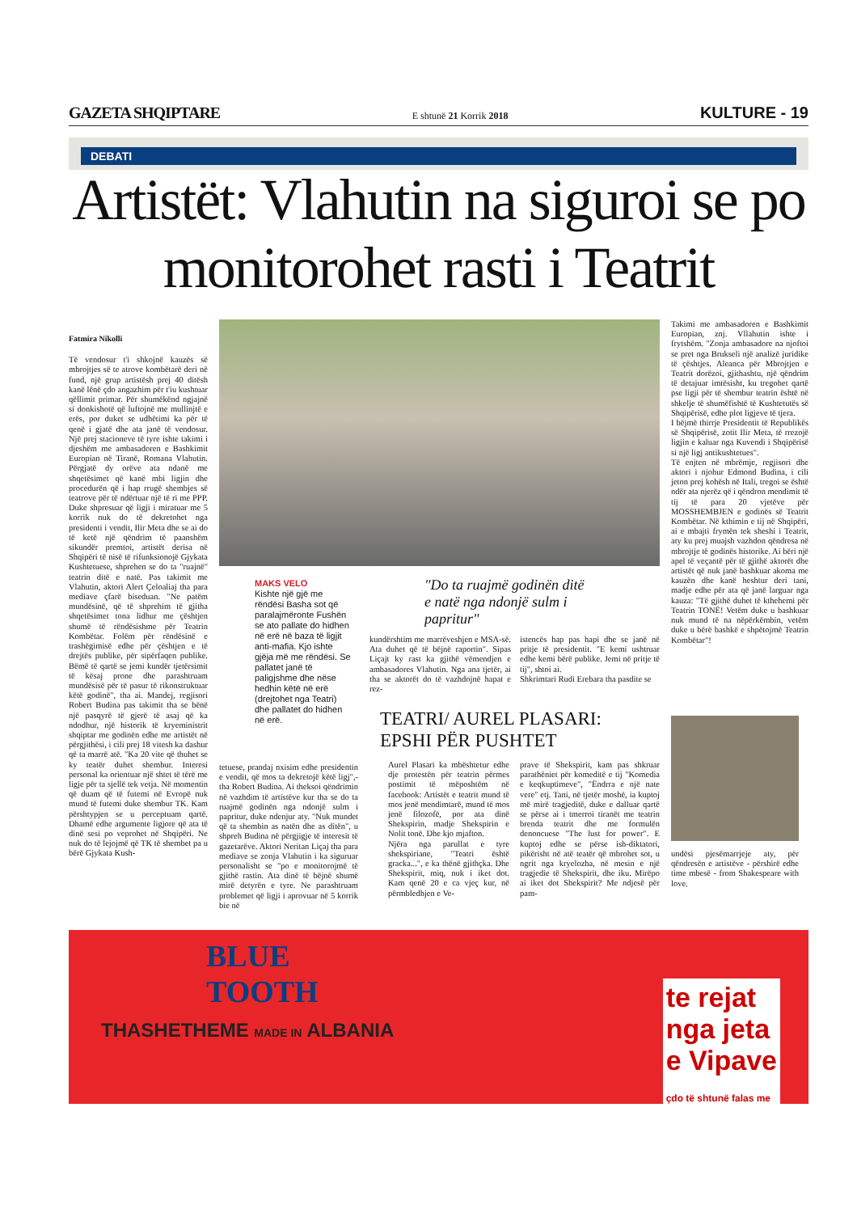GAZETA SHQIPTARE E shtunë 21 Korrik 2018 KULTURE - 19
DEBATI
Artistët: Vlahutin na siguroi se po monitorohet rasti i Teatrit
Fatmira Nikolli
Të vendosur t'i shkojnë kauzës së mbrojtjes së te atrove kombëtarë deri në fund, një grup artistësh prej 40 ditësh kanë lënë çdo angazhim për t'iu kushtuar qëllimit primar. Për shumëkënd ngjajnë si donkishotë që luftojnë me mullinjtë e erës, por duket se udhëtimi ka për të qenë i gjatë dhe ata janë të vendosur. Një prej stacioneve të tyre ishte takimi i djeshëm me ambasadoren e Bashkimit Europian në Tiranë, Romana Vlahutin. Përgjatë dy orëve ata ndanë me shqetësimet që kanë mbi ligjin dhe procedurën që i hap rrugë shembjes së teatrove për të ndërtuar një të ri me PPP. Duke shpresuar që ligji i miratuar me 5 korrik nuk do të dekretohet nga presidenti i vendit, Ilir Meta dhe se ai do të ketë një qëndrim të paanshëm sikundër premtoi, artistët derisa në Shqipëri të nisë të rifunksionojë Gjykata Kushtetuese, shprehen se do ta "ruajnë" teatrin ditë e natë. Pas takimit me Vlahutin, aktori Alert Çeloaliaj tha para mediave çfarë biseduan. "Ne patëm mundësinë, që të shprehim të gjitha shqetësimet tona lidhur me çështjen shumë të rëndësishme për Teatrin Kombëtar. Folëm për rëndësinë e trashëgimisë edhe për çështjen e të drejtës publike, për sipërfaqen publike. Bëmë të qartë se jemi kundër tjetërsimit të kësaj prone dhe parashtruam mundësisë për të pasur të rikonstruktuar këtë godinë", tha ai. Mandej, regjisori Robert Budina pas takimit tha se bënë një pasqyrë të gjerë të asaj që ka ndodhur, një historik të kryeministrit shqiptar me godinën edhe me artistët në përgjithësi, i cili prej 18 vitesh ka dashur që ta marrë atë. "Ka 20 vite që thuhet se ky teatër duhet shembur. Interesi personal ka orientuar një shtet të tërë me ligje për ta sjellë tek vetja. Në momentin që duam që të futemi në Evropë nuk mund të futemi duke shembur TK. Kam përshtypjen se u perceptuam qartë. Dhamë edhe argumente ligjore që ata të dinë sesi po veprohet në Shqipëri. Ne nuk do të lejojmë që TK të shembet pa u bërë Gjykata Kush-
MAKS VELO
Kishte një gjë me rëndësi Basha sot që paralajmëronte Fushën se ato pallate do hidhen në erë në baza të ligjit anti-mafia. Kjo ishte gjëja më me rëndësi. Se pallatet janë të paligjshme dhe nëse hedhin këtë në erë (drejtohet nga Teatri) dhe pallatet do hidhen në erë.
"Do ta ruajmë godinën ditë e natë nga ndonjë sulm i papritur"
kundërshtim me marrëveshjen e MSA-së. Ata duhet që të bëjnë raportin". Sipas Liçajt ky rast ka gjithë vëmendjen e ambasadores Vlahutin. Nga ana tjetër, ai tha se aktorët do të vazhdojnë hapat e rez-
istencës hap pas hapi dhe se janë në pritje të presidentit. "E kemi ushtruar edhe kemi bërë publike. Jemi në pritje të tij", shtoi ai.
Shkrimtari Rudi Erebara tha pasdite se
tetuese, prandaj nxisim edhe presidentin e vendit, që mos ta dekretojë këtë ligj",-tha Robert Budina. Ai theksoi qëndrimin në vazhdim të artistëve kur tha se do ta ruajmë godinën nga ndonjë sulm i papritur, duke ndenjur aty. "Nuk mundet që ta shembin as natën dhe as ditën", u shpreh Budina në përgjigje të interesit të gazetarëve. Aktori Neritan Liçaj tha para mediave se zonja Vlahutin i ka siguruar personalisht se "po e monitorojmë të gjithë rastin. Ata dinë të bëjnë shumë mirë detyrën e tyre. Ne parashtruam problemet që ligji i aprovuar në 5 korrik bie në
TEATRI/ AUREL PLASARI: EPSHI PËR PUSHTET
Aurel Plasari ka mbështetur edhe dje protestën për teatrin përmes postimit të mëposhtëm në facebook: Artistët e teatrit mund të mos jenë mendimtarë, mund të mos jenë filozofë, por ata dinë Shekspirin, madje Shekspirin e Nolit tonë. Dhe kjo mjafton.
Njëra nga parullat e tyre shekspiriane, "Teatri është gracka...", e ka thënë gjithçka. Dhe Shekspirit, miq, nuk i iket dot. Kam qenë 20 e ca vjeç kur, në përmbledhjen e Ve-
prave të Shekspirit, kam pas shkruar parathëniet për komeditë e tij "Komedia e keqkuptimeve", "Ëndrra e një nate vere" etj. Tani, në tjetër moshë, ia kuptoj më mirë tragjeditë, duke e dalluar qartë se përse ai i tmerroi tiranët me teatrin brenda teatrit dhe me formulën denoncuese "The lust for power". E kuptoj edhe se përse ish-diktatori, pikërisht në atë teatër që mbrohet sot, u ngrit nga kryeloz­ha, në mesin e një tragjedie të Shekspirit, dhe iku. Mirëpo ai iket dot Shekspirit? Me ndjesë për pam-
Takimi me ambasadoren e Bashkimit Europian, znj. Vllahutin ishte i frytshëm. "Zonja ambasadore na njoftoi se pret nga Brukseli një analizë juridike të çështjes. Aleanca për Mbrojtjen e Teatrit dorëzoi, gjithashtu, një qëndrim të detajuar imtësisht, ku tregohet qartë pse ligji për të shembur teatrin është në shkelje të shumëfishtë të Kushtetutës së Shqipërisë, edhe plot ligjeve të tjera.
I bëjmë thirrje Presidentit të Republikës së Shqipërisë, zotit Ilir Meta, të rrezojë ligjin e kaluar nga Kuvendi i Shqipërisë si një ligj antikushtetues".
Të enjten në mbrëmje, regjisori dhe aktori i njohur Edmond Budina, i cili jeton prej kohësh në Itali, tregoi se është ndër ata njerëz që i qëndron mendimit të tij të para 20 vjetëve për MOSSHEMBJEN e godinës së Teatrit Kombëtar. Në kthimin e tij në Shqipëri, ai e mbajti frymën tek sheshi i Teatrit, aty ku prej muajsh vazhdon qëndresa në mbrojtje të godinës historike. Ai bëri një apel të veçantë për të gjithë aktorët dhe artistët që nuk janë bashkuar akoma me kauzën dhe kanë heshtur deri tani, madje edhe për ata që janë larguar nga kauza: "Të gjithë duhet të kthehemi për Teatrin TONË! Vetëm duke u bashkuar nuk mund të na nëpërkëmbin, vetëm duke u bërë bashkë e shpëtojmë Teatrin Kombëtar"!
undësi pjesëmarrjeje aty, për qëndresën e artistëve - përshirë edhe time mbesë - from Shakespeare with love.
BLUE
TOOTH
THASHETHEME MADE IN ALBANIA
te rejat
nga jeta
e Vipave
çdo të shtunë falas me